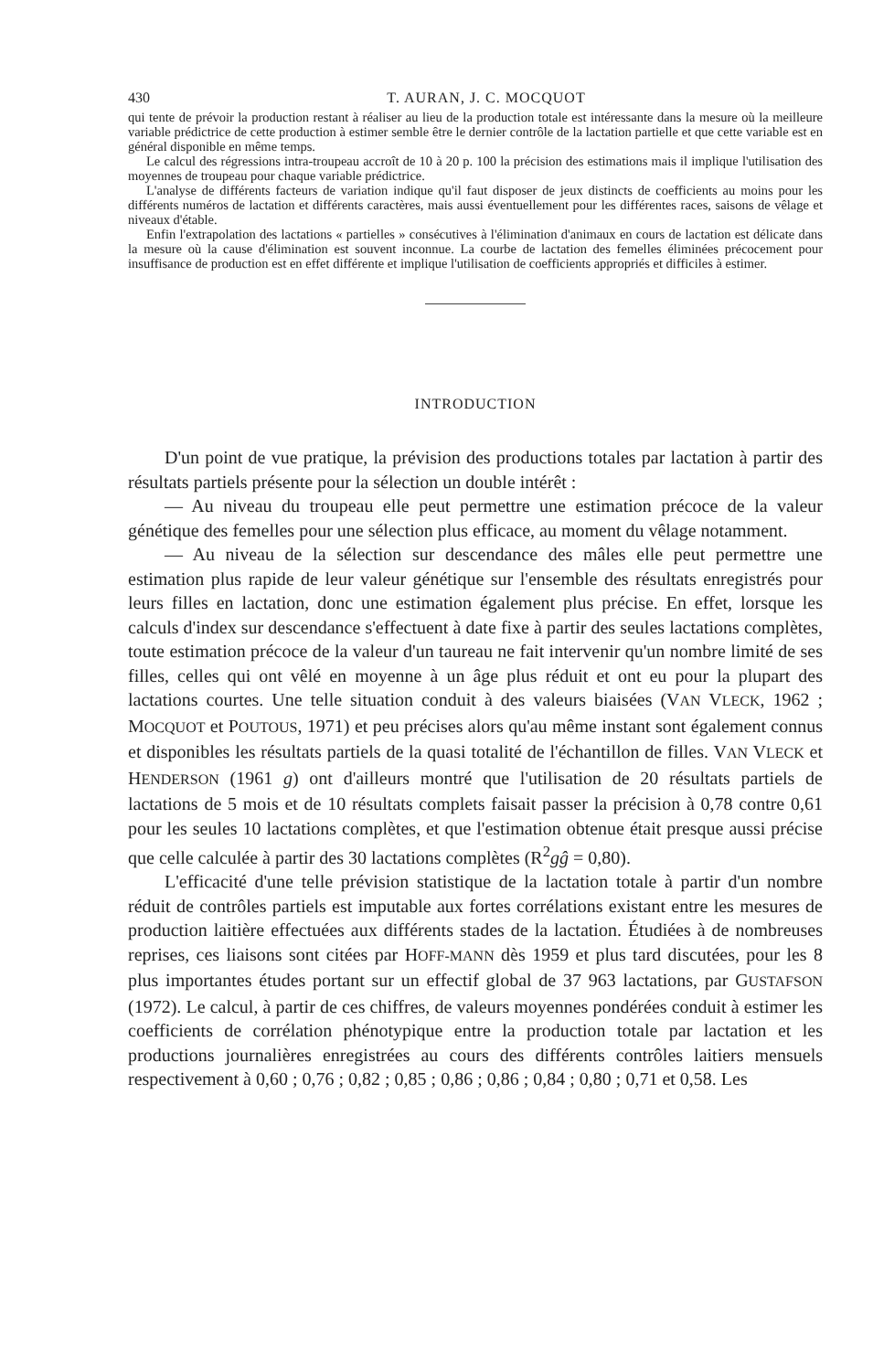430 T. AURAN, J. C. MOCQUOT
qui tente de prévoir la production restant à réaliser au lieu de la production totale est intéressante dans la mesure où la meilleure variable prédictrice de cette production à estimer semble être le dernier contrôle de la lactation partielle et que cette variable est en général disponible en même temps.
Le calcul des régressions intra-troupeau accroît de 10 à 20 p. 100 la précision des estimations mais il implique l'utilisation des moyennes de troupeau pour chaque variable prédictrice.
L'analyse de différents facteurs de variation indique qu'il faut disposer de jeux distincts de coefficients au moins pour les différents numéros de lactation et différents caractères, mais aussi éventuellement pour les différentes races, saisons de vêlage et niveaux d'étable.
Enfin l'extrapolation des lactations « partielles » consécutives à l'élimination d'animaux en cours de lactation est délicate dans la mesure où la cause d'élimination est souvent inconnue. La courbe de lactation des femelles éliminées précocement pour insuffisance de production est en effet différente et implique l'utilisation de coefficients appropriés et difficiles à estimer.
INTRODUCTION
D'un point de vue pratique, la prévision des productions totales par lactation à partir des résultats partiels présente pour la sélection un double intérêt :
— Au niveau du troupeau elle peut permettre une estimation précoce de la valeur génétique des femelles pour une sélection plus efficace, au moment du vêlage notamment.
— Au niveau de la sélection sur descendance des mâles elle peut permettre une estimation plus rapide de leur valeur génétique sur l'ensemble des résultats enregistrés pour leurs filles en lactation, donc une estimation également plus précise. En effet, lorsque les calculs d'index sur descendance s'effectuent à date fixe à partir des seules lactations complètes, toute estimation précoce de la valeur d'un taureau ne fait intervenir qu'un nombre limité de ses filles, celles qui ont vêlé en moyenne à un âge plus réduit et ont eu pour la plupart des lactations courtes. Une telle situation conduit à des valeurs biaisées (VAN VLECK, 1962 ; MOCQUOT et POUTOUS, 1971) et peu précises alors qu'au même instant sont également connus et disponibles les résultats partiels de la quasi totalité de l'échantillon de filles. VAN VLECK et HENDERSON (1961 g) ont d'ailleurs montré que l'utilisation de 20 résultats partiels de lactations de 5 mois et de 10 résultats complets faisait passer la précision à 0,78 contre 0,61 pour les seules 10 lactations complètes, et que l'estimation obtenue était presque aussi précise que celle calculée à partir des 30 lactations complètes (R<sup>2</sup>gĝ = 0,80).
L'efficacité d'une telle prévision statistique de la lactation totale à partir d'un nombre réduit de contrôles partiels est imputable aux fortes corrélations existant entre les mesures de production laitière effectuées aux différents stades de la lactation. Étudiées à de nombreuses reprises, ces liaisons sont citées par HOFF-MANN dès 1959 et plus tard discutées, pour les 8 plus importantes études portant sur un effectif global de 37 963 lactations, par GUSTAFSON (1972). Le calcul, à partir de ces chiffres, de valeurs moyennes pondérées conduit à estimer les coefficients de corrélation phénotypique entre la production totale par lactation et les productions journalières enregistrées au cours des différents contrôles laitiers mensuels respectivement à 0,60 ; 0,76 ; 0,82 ; 0,85 ; 0,86 ; 0,86 ; 0,84 ; 0,80 ; 0,71 et 0,58. Les